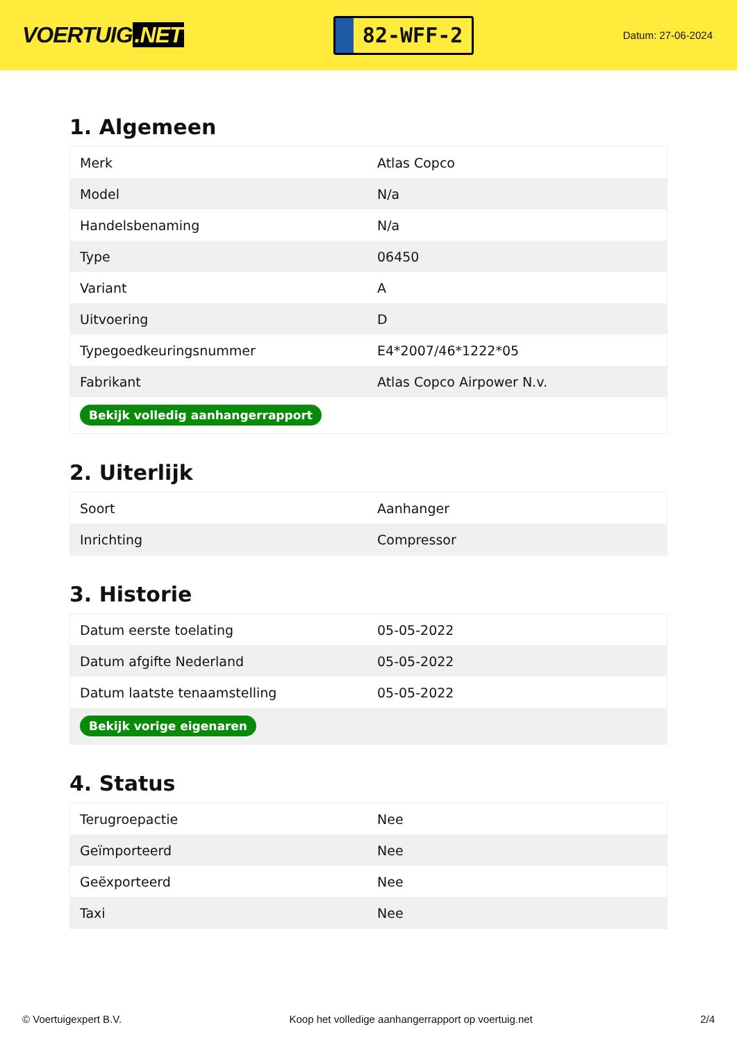VOERTUIG.NET
82-WFF-2
Datum: 27-06-2024
1. Algemeen
| Merk | Atlas Copco |
| Model | N/a |
| Handelsbenaming | N/a |
| Type | 06450 |
| Variant | A |
| Uitvoering | D |
| Typegoedkeuringsnummer | E4*2007/46*1222*05 |
| Fabrikant | Atlas Copco Airpower N.v. |
| Bekijk volledig aanhangerrapport | |
2. Uiterlijk
| Soort | Aanhanger |
| Inrichting | Compressor |
3. Historie
| Datum eerste toelating | 05-05-2022 |
| Datum afgifte Nederland | 05-05-2022 |
| Datum laatste tenaamstelling | 05-05-2022 |
| Bekijk vorige eigenaren | |
4. Status
| Terugroepactie | Nee |
| Geïmporteerd | Nee |
| Geëxporteerd | Nee |
| Taxi | Nee |
© Voertuigexpert B.V. Koop het volledige aanhangerrapport op voertuig.net 2/4